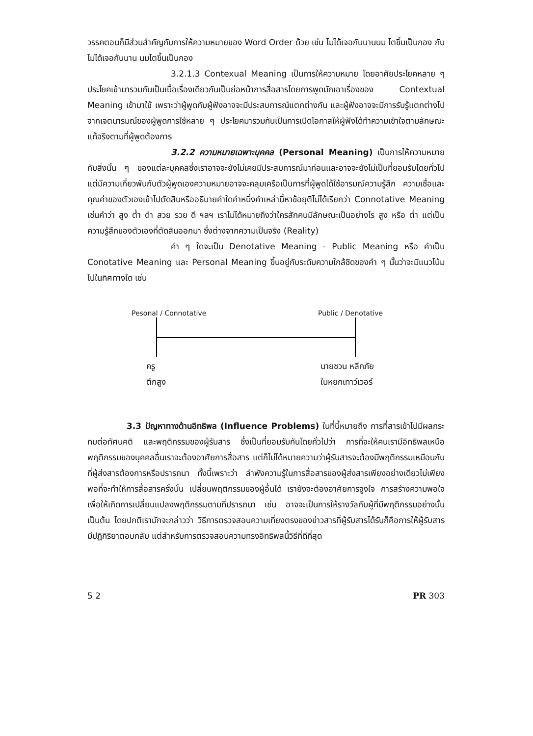วรรคตอนก็มีส่วนสำคัญกับการให้ความหมายของ Word Order ด้วย เช่น ไม่ได้เจอกันนานนม โตขึ้นเป็นกอง กับ ไม่ได้เจอกันนาน นมโตขึ้นเป็นกอง
3.2.1.3 Contexual Meaning เป็นการให้ความหมาย โดยอาศัยประโยคหลาย ๆ ประโยคเข้ามารวมกันเป็นเนื้อเรื่องเดียวกันเป็นย่อหน้าการสื่อสารโดยการพูดมักเอาเรื่องของ Contextual Meaning เข้ามาใช้ เพราะว่าผู้พูดกับผู้ฟังอาจจะมีประสบการณ์แตกต่างกัน และผู้ฟังอาจจะมีการรับรู้แตกต่างไปจากเจตนารมณ์ของผู้พูดการใช้หลาย ๆ ประโยคมารวมกันเป็นการเปิดโอกาสให้ผู้ฟังได้ทำความเข้าใจตามลักษณะแท้จริงตามที่ผู้พูดต้องการ
3.2.2 ความหมายเฉพาะบุคคล (Personal Meaning) เป็นการให้ความหมายกับสิ่งนั้น ๆ ของแต่ละบุคคลซึ่งเราอาจจะยังไม่เคยมีประสบการณ์มาก่อนและอาจจะยังไม่เป็นที่ยอมรับโดยทั่วไป แต่มีความเกี่ยวพันกับตัวผู้พูดเองความหมายอาจจะคลุมเครือเป็นการที่ผู้พูดได้ใช้อารมณ์ความรู้สึก ความเชื่อและคุณค่าของตัวเองเข้าไปตัดสินหรืออธิบายคำใดคำหนึ่งคำเหล่านี้หาข้อยุติไม่ได้เรียกว่า Connotative Meaning เช่นคำว่า สูง ต่ำ ดำ สวย รวย ดี ฯลฯ เราไม่ได้หมายถึงว่าใครสักคนมีลักษณะเป็นอย่างไร สูง หรือ ต่ำ แต่เป็นความรู้สึกของตัวเองที่ตัดสินออกมา ซึ่งต่างจากความเป็นจริง (Reality)
คำ ๆ ใดจะเป็น Denotative Meaning - Public Meaning หรือ คำเป็น Conotative Meaning และ Personal Meaning ขึ้นอยู่กับระดับความใกล้ชิดของคำ ๆ นั้นว่าจะมีแนวโน้มไปในทิศทางใด เช่น
Pesonal / Connotative Public / Denotative
ครู
ตึกสูง
นายชวน หลีกภัย
ใบหยกเทาว์เวอร์
3.3 ปัญหาทางด้านอิทธิพล (Influence Problems) ในที่นี้หมายถึง การที่สารเข้าไปมีผลกระทบต่อทัศนคติ และพฤติกรรมของผู้รับสาร ซึ่งเป็นที่ยอมรับกันโดยทั่วไปว่า การที่จะให้คนเรามีอิทธิพลเหนือพฤติกรรมของบุคคลอื่นเราจะต้องอาศัยการสื่อสาร แต่ก็ไม่ได้หมายความว่าผู้รับสารจะต้องมีพฤติกรรมเหมือนกับที่ผู้ส่งสารต้องการหรือปรารถนา ทั้งนี้เพราะว่า ลำพังความรู้ในการสื่อสารของผู้ส่งสารเพียงอย่างเดียวไม่เพียงพอที่จะทำให้การสื่อสารครั้งนั้น เปลี่ยนพฤติกรรมของผู้อื่นได้ เรายังจะต้องอาศัยการจูงใจ การสร้างความพอใจเพื่อให้เกิดการเปลี่ยนแปลงพฤติกรรมตามที่ปรารถนา เช่น อาจจะเป็นการให้รางวัลกับผู้ที่มีพฤติกรรมอย่างนั้นเป็นต้น โดยปกติเรามักจะกล่าวว่า วิธีการตรวจสอบความเที่ยงตรงของข่าวสารที่ผู้รับสารได้รับก็คือการให้ผู้รับสารมีปฏิกิริยาตอบกลับ แต่สำหรับการตรวจสอบความทรงอิทธิพลนี้วิธีที่ดีที่สุด
5 2 PR 303